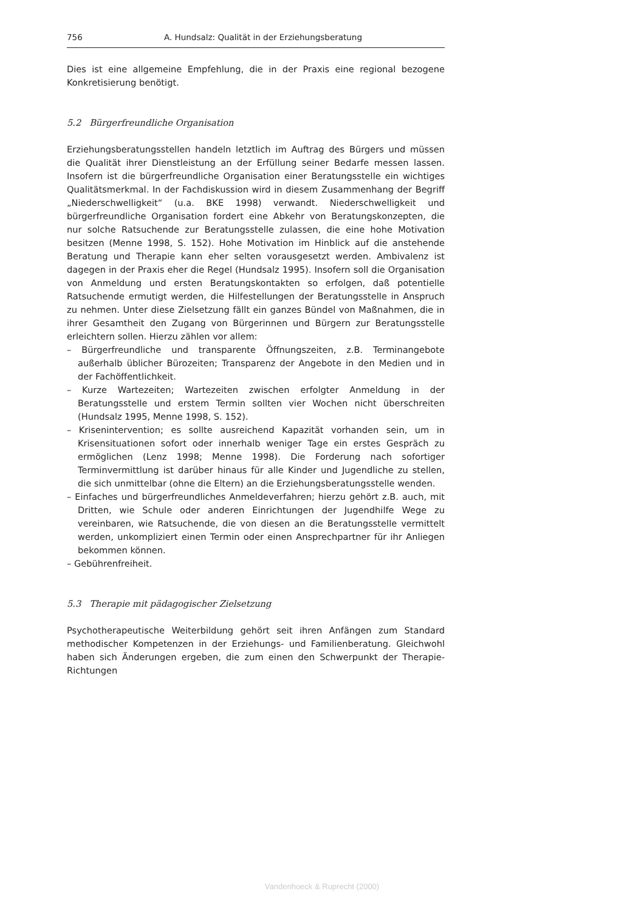756 A. Hundsalz: Qualität in der Erziehungsberatung
Dies ist eine allgemeine Empfehlung, die in der Praxis eine regional bezogene Konkretisierung benötigt.
5.2 Bürgerfreundliche Organisation
Erziehungsberatungsstellen handeln letztlich im Auftrag des Bürgers und müssen die Qualität ihrer Dienstleistung an der Erfüllung seiner Bedarfe messen lassen. Insofern ist die bürgerfreundliche Organisation einer Beratungsstelle ein wichtiges Qualitätsmerkmal. In der Fachdiskussion wird in diesem Zusammenhang der Begriff „Niederschwelligkeit“ (u.a. BKE 1998) verwandt. Niederschwelligkeit und bürgerfreundliche Organisation fordert eine Abkehr von Beratungskonzepten, die nur solche Ratsuchende zur Beratungsstelle zulassen, die eine hohe Motivation besitzen (Menne 1998, S. 152). Hohe Motivation im Hinblick auf die anstehende Beratung und Therapie kann eher selten vorausgesetzt werden. Ambivalenz ist dagegen in der Praxis eher die Regel (Hundsalz 1995). Insofern soll die Organisation von Anmeldung und ersten Beratungskontakten so erfolgen, daß potentielle Ratsuchende ermutigt werden, die Hilfestellungen der Beratungsstelle in Anspruch zu nehmen. Unter diese Zielsetzung fällt ein ganzes Bündel von Maßnahmen, die in ihrer Gesamtheit den Zugang von Bürgerinnen und Bürgern zur Beratungsstelle erleichtern sollen. Hierzu zählen vor allem:
– Bürgerfreundliche und transparente Öffnungszeiten, z.B. Terminangebote außerhalb üblicher Bürozeiten; Transparenz der Angebote in den Medien und in der Fachöffentlichkeit.
– Kurze Wartezeiten; Wartezeiten zwischen erfolgter Anmeldung in der Beratungsstelle und erstem Termin sollten vier Wochen nicht überschreiten (Hundsalz 1995, Menne 1998, S. 152).
– Krisenintervention; es sollte ausreichend Kapazität vorhanden sein, um in Krisensituationen sofort oder innerhalb weniger Tage ein erstes Gespräch zu ermöglichen (Lenz 1998; Menne 1998). Die Forderung nach sofortiger Terminvermittlung ist darüber hinaus für alle Kinder und Jugendliche zu stellen, die sich unmittelbar (ohne die Eltern) an die Erziehungsberatungsstelle wenden.
– Einfaches und bürgerfreundliches Anmeldeverfahren; hierzu gehört z.B. auch, mit Dritten, wie Schule oder anderen Einrichtungen der Jugendhilfe Wege zu vereinbaren, wie Ratsuchende, die von diesen an die Beratungsstelle vermittelt werden, unkompliziert einen Termin oder einen Ansprechpartner für ihr Anliegen bekommen können.
– Gebührenfreiheit.
5.3 Therapie mit pädagogischer Zielsetzung
Psychotherapeutische Weiterbildung gehört seit ihren Anfängen zum Standard methodischer Kompetenzen in der Erziehungs- und Familienberatung. Gleichwohl haben sich Änderungen ergeben, die zum einen den Schwerpunkt der Therapie-Richtungen
Vandenhoeck & Ruprecht (2000)